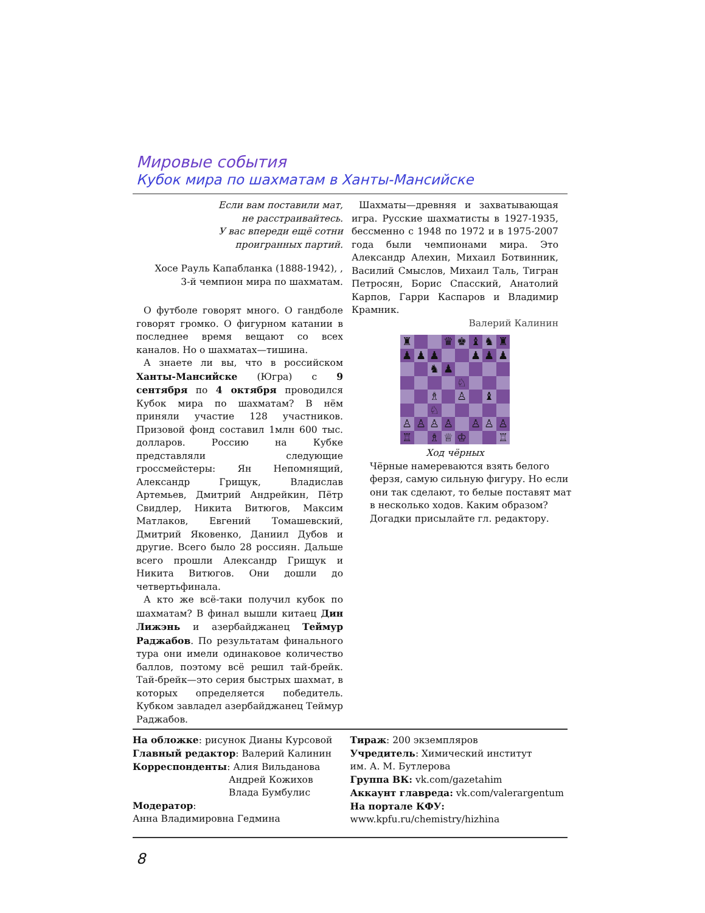Мировые события
Кубок мира по шахматам в Ханты-Мансийске
Если вам поставили мат,
не расстраивайтесь.
У вас впереди ещё сотни
проигранных партий.
Хосе Рауль Капабланка (1888-1942), ,
3-й чемпион мира по шахматам.
О футболе говорят много. О гандболе говорят громко. О фигурном катании в последнее время вещают со всех каналов. Но о шахматах—тишина.
А знаете ли вы, что в российском Ханты-Мансийске (Югра) с 9 сентября по 4 октября проводился Кубок мира по шахматам? В нём приняли участие 128 участников. Призовой фонд составил 1млн 600 тыс. долларов. Россию на Кубке представляли следующие гроссмейстеры: Ян Непомнящий, Александр Грищук, Владислав Артемьев, Дмитрий Андрейкин, Пётр Свидлер, Никита Витюгов, Максим Матлаков, Евгений Томашевский, Дмитрий Яковенко, Даниил Дубов и другие. Всего было 28 россиян. Дальше всего прошли Александр Грищук и Никита Витюгов. Они дошли до четвертьфинала.
А кто же всё-таки получил кубок по шахматам? В финал вышли китаец Дин Лижэнь и азербайджанец Теймур Раджабов. По результатам финального тура они имели одинаковое количество баллов, поэтому всё решил тай-брейк. Тай-брейк—это серия быстрых шахмат, в которых определяется победитель. Кубком завладел азербайджанец Теймур Раджабов.
Шахматы—древняя и захватывающая игра. Русские шахматисты в 1927-1935, бессменно с 1948 по 1972 и в 1975-2007 года были чемпионами мира. Это Александр Алехин, Михаил Ботвинник, Василий Смыслов, Михаил Таль, Тигран Петросян, Борис Спасский, Анатолий Карпов, Гарри Каспаров и Владимир Крамник.
Валерий Калинин
♜
♛
♚
♝
♞
♜
♟
♟
♟
♟
♟
♟
♞
♟
♘
♗
♙
♝
♘
♙
♙
♙
♙
♙
♙
♙
♖
♗
♕
♔
♖
Ход чёрных
Чёрные намереваются взять белого ферзя, самую сильную фигуру. Но если они так сделают, то белые поставят мат в несколько ходов. Каким образом?
Догадки присылайте гл. редактору.
На обложке: рисунок Дианы Курсовой
Главный редактор: Валерий Калинин
Корреспонденты: Алия Вильданова
Андрей Кожихов
Влада Бумбулис
Модератор:
Анна Владимировна Гедмина
Тираж: 200 экземпляров
Учредитель: Химический институт
им. А. М. Бутлерова
Группа ВК: vk.com/gazetahim
Аккаунт главреда: vk.com/valerargentum
На портале КФУ:
www.kpfu.ru/chemistry/hizhina
8